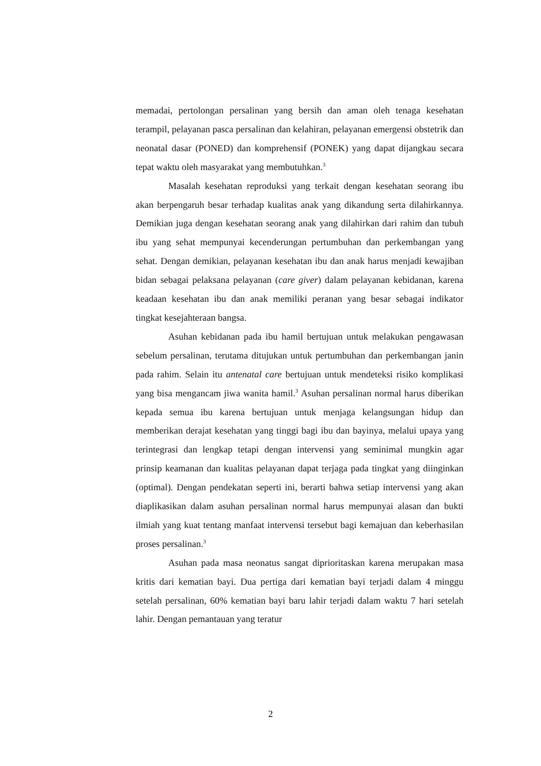memadai, pertolongan persalinan yang bersih dan aman oleh tenaga kesehatan terampil, pelayanan pasca persalinan dan kelahiran, pelayanan emergensi obstetrik dan neonatal dasar (PONED) dan komprehensif (PONEK) yang dapat dijangkau secara tepat waktu oleh masyarakat yang membutuhkan.<sup>3</sup>
Masalah kesehatan reproduksi yang terkait dengan kesehatan seorang ibu akan berpengaruh besar terhadap kualitas anak yang dikandung serta dilahirkannya. Demikian juga dengan kesehatan seorang anak yang dilahirkan dari rahim dan tubuh ibu yang sehat mempunyai kecenderungan pertumbuhan dan perkembangan yang sehat. Dengan demikian, pelayanan kesehatan ibu dan anak harus menjadi kewajiban bidan sebagai pelaksana pelayanan (care giver) dalam pelayanan kebidanan, karena keadaan kesehatan ibu dan anak memiliki peranan yang besar sebagai indikator tingkat kesejahteraan bangsa.
Asuhan kebidanan pada ibu hamil bertujuan untuk melakukan pengawasan sebelum persalinan, terutama ditujukan untuk pertumbuhan dan perkembangan janin pada rahim. Selain itu antenatal care bertujuan untuk mendeteksi risiko komplikasi yang bisa mengancam jiwa wanita hamil.<sup>3</sup> Asuhan persalinan normal harus diberikan kepada semua ibu karena bertujuan untuk menjaga kelangsungan hidup dan memberikan derajat kesehatan yang tinggi bagi ibu dan bayinya, melalui upaya yang terintegrasi dan lengkap tetapi dengan intervensi yang seminimal mungkin agar prinsip keamanan dan kualitas pelayanan dapat terjaga pada tingkat yang diinginkan (optimal). Dengan pendekatan seperti ini, berarti bahwa setiap intervensi yang akan diaplikasikan dalam asuhan persalinan normal harus mempunyai alasan dan bukti ilmiah yang kuat tentang manfaat intervensi tersebut bagi kemajuan dan keberhasilan proses persalinan.<sup>3</sup>
Asuhan pada masa neonatus sangat diprioritaskan karena merupakan masa kritis dari kematian bayi. Dua pertiga dari kematian bayi terjadi dalam 4 minggu setelah persalinan, 60% kematian bayi baru lahir terjadi dalam waktu 7 hari setelah lahir. Dengan pemantauan yang teratur
2